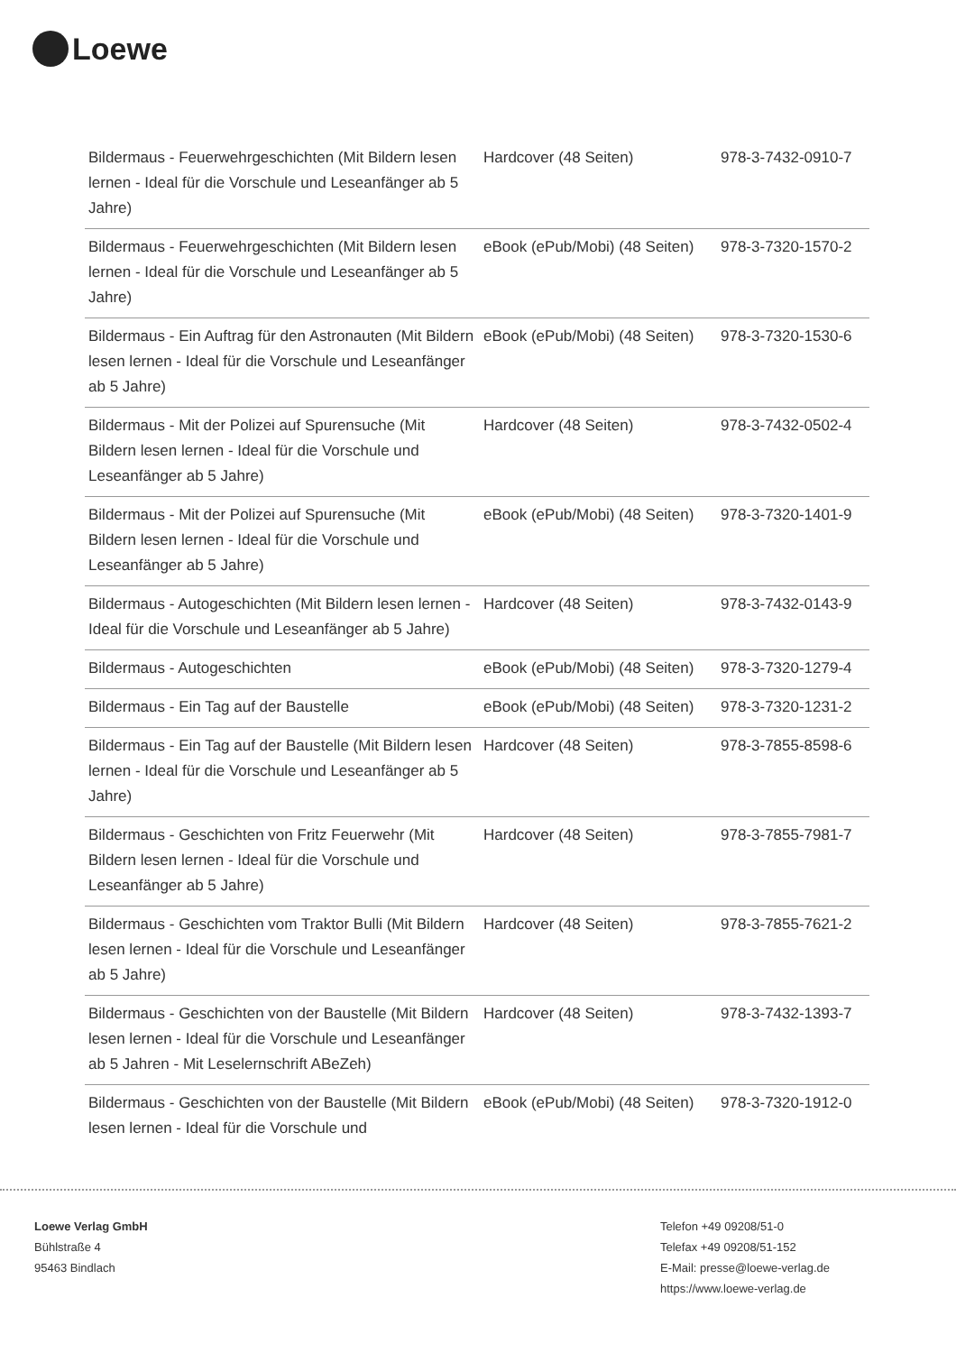Loewe
| Bildermaus - Feuerwehrgeschichten (Mit Bildern lesen lernen - Ideal für die Vorschule und Leseanfänger ab 5 Jahre) | Hardcover (48 Seiten) | 978-3-7432-0910-7 |
| Bildermaus - Feuerwehrgeschichten (Mit Bildern lesen lernen - Ideal für die Vorschule und Leseanfänger ab 5 Jahre) | eBook (ePub/Mobi) (48 Seiten) | 978-3-7320-1570-2 |
| Bildermaus - Ein Auftrag für den Astronauten (Mit Bildern lesen lernen - Ideal für die Vorschule und Leseanfänger ab 5 Jahre) | eBook (ePub/Mobi) (48 Seiten) | 978-3-7320-1530-6 |
| Bildermaus - Mit der Polizei auf Spurensuche (Mit Bildern lesen lernen - Ideal für die Vorschule und Leseanfänger ab 5 Jahre) | Hardcover (48 Seiten) | 978-3-7432-0502-4 |
| Bildermaus - Mit der Polizei auf Spurensuche (Mit Bildern lesen lernen - Ideal für die Vorschule und Leseanfänger ab 5 Jahre) | eBook (ePub/Mobi) (48 Seiten) | 978-3-7320-1401-9 |
| Bildermaus - Autogeschichten (Mit Bildern lesen lernen - Ideal für die Vorschule und Leseanfänger ab 5 Jahre) | Hardcover (48 Seiten) | 978-3-7432-0143-9 |
| Bildermaus - Autogeschichten | eBook (ePub/Mobi) (48 Seiten) | 978-3-7320-1279-4 |
| Bildermaus - Ein Tag auf der Baustelle | eBook (ePub/Mobi) (48 Seiten) | 978-3-7320-1231-2 |
| Bildermaus - Ein Tag auf der Baustelle (Mit Bildern lesen lernen - Ideal für die Vorschule und Leseanfänger ab 5 Jahre) | Hardcover (48 Seiten) | 978-3-7855-8598-6 |
| Bildermaus - Geschichten von Fritz Feuerwehr (Mit Bildern lesen lernen - Ideal für die Vorschule und Leseanfänger ab 5 Jahre) | Hardcover (48 Seiten) | 978-3-7855-7981-7 |
| Bildermaus - Geschichten vom Traktor Bulli (Mit Bildern lesen lernen - Ideal für die Vorschule und Leseanfänger ab 5 Jahre) | Hardcover (48 Seiten) | 978-3-7855-7621-2 |
| Bildermaus - Geschichten von der Baustelle (Mit Bildern lesen lernen - Ideal für die Vorschule und Leseanfänger ab 5 Jahren - Mit Leselernschrift ABeZeh) | Hardcover (48 Seiten) | 978-3-7432-1393-7 |
| Bildermaus - Geschichten von der Baustelle (Mit Bildern lesen lernen - Ideal für die Vorschule und | eBook (ePub/Mobi) (48 Seiten) | 978-3-7320-1912-0 |
Loewe Verlag GmbH
Bühlstraße 4
95463 Bindlach
Telefon +49 09208/51-0
Telefax +49 09208/51-152
E-Mail: presse@loewe-verlag.de
https://www.loewe-verlag.de